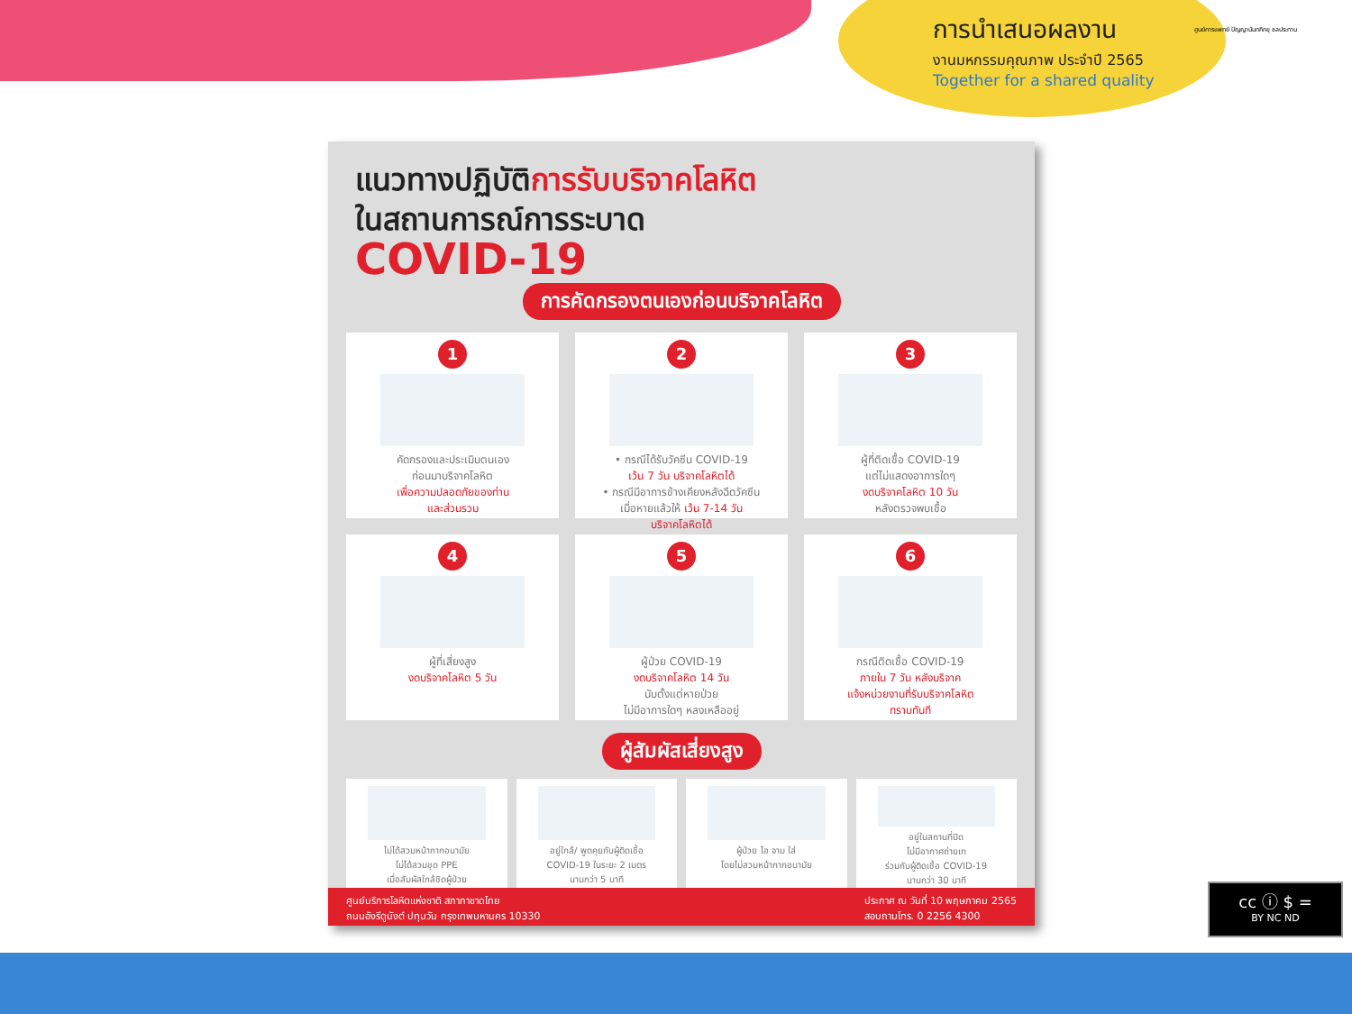การนำเสนอผลงาน
งานมหกรรมคุณภาพ ประจำปี 2565
Together for a shared quality
ศูนย์การแพทย์ ปัญญานันทภิกขุ ชลประทาน
แนวทางปฏิบัติการรับบริจาคโลหิต
ในสถานการณ์การระบาด
COVID-19
การคัดกรองตนเองก่อนบริจาคโลหิต
1
คัดกรองและประเมินตนเอง
ก่อนมาบริจาคโลหิต
เพื่อความปลอดภัยของท่าน
และส่วนรวม
2
• กรณีได้รับวัคซีน COVID-19
เว้น 7 วัน บริจาคโลหิตได้
• กรณีมีอาการข้างเคียงหลังฉีดวัคซีน
เมื่อหายแล้วให้ เว้น 7-14 วัน
บริจาคโลหิตได้
3
ผู้ที่ติดเชื้อ COVID-19
แต่ไม่แสดงอาการใดๆ
งดบริจาคโลหิต 10 วัน
หลังตรวจพบเชื้อ
4
ผู้ที่เสี่ยงสูง
งดบริจาคโลหิต 5 วัน
5
ผู้ป่วย COVID-19
งดบริจาคโลหิต 14 วัน
นับตั้งแต่หายป่วย
ไม่มีอาการใดๆ หลงเหลืออยู่
6
กรณีติดเชื้อ COVID-19
ภายใน 7 วัน หลังบริจาค
แจ้งหน่วยงานที่รับบริจาคโลหิต
ทราบทันที
ผู้สัมผัสเสี่ยงสูง
ไม่ได้สวมหน้ากากอนามัย
ไม่ได้สวมชุด PPE
เมื่อสัมผัสใกล้ชิดผู้ป่วย
อยู่ใกล้/ พูดคุยกับผู้ติดเชื้อ
COVID-19 ในระยะ 2 เมตร
นานกว่า 5 นาที
ผู้ป่วย ไอ จาม ใส่
โดยไม่สวมหน้ากากอนามัย
อยู่ในสถานที่ปิด
ไม่มีอากาศถ่ายเท
ร่วมกับผู้ติดเชื้อ COVID-19
นานกว่า 30 นาที
ศูนย์บริการโลหิตแห่งชาติ สภากาชาดไทย
ถนนอังรีดูนังต์ ปทุมวัน กรุงเทพมหานคร 10330
ประกาศ ณ วันที่ 10 พฤษภาคม 2565
สอบถามโทร. 0 2256 4300
cc ⓘ $ =
BY NC ND